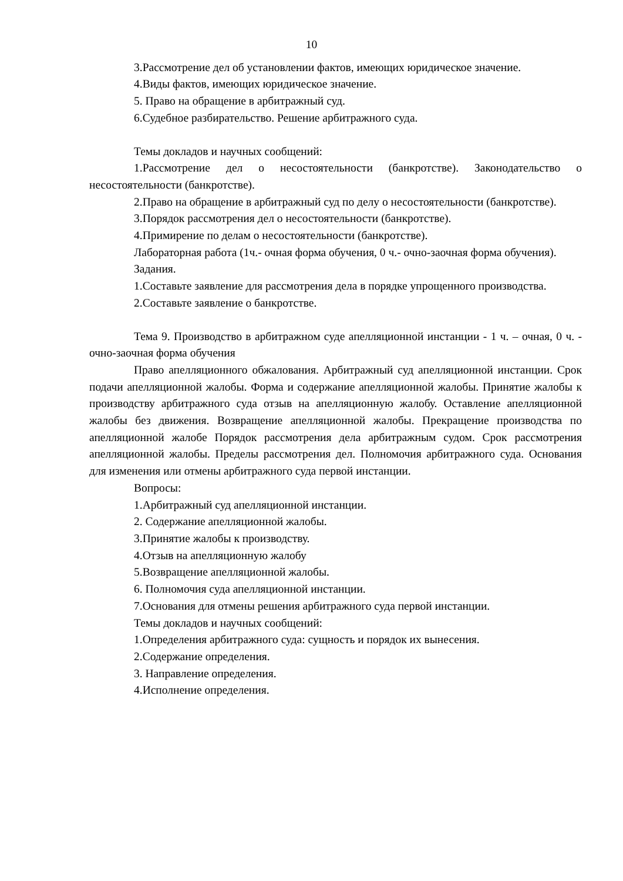10
3.Рассмотрение дел об установлении фактов, имеющих юридическое значение.
4.Виды фактов, имеющих юридическое значение.
5. Право на обращение в арбитражный суд.
6.Судебное разбирательство. Решение арбитражного суда.
Темы докладов и научных сообщений:
1.Рассмотрение дел о несостоятельности (банкротстве). Законодательство о несостоятельности (банкротстве).
2.Право на обращение в арбитражный суд по делу о несостоятельности (банкротстве).
3.Порядок рассмотрения дел о несостоятельности (банкротстве).
4.Примирение по делам о несостоятельности (банкротстве).
Лабораторная работа (1ч.- очная форма обучения, 0 ч.- очно-заочная форма обучения).
Задания.
1.Составьте заявление для рассмотрения дела в порядке упрощенного производства.
2.Составьте заявление о банкротстве.
Тема 9. Производство в арбитражном суде апелляционной инстанции - 1 ч. – очная, 0 ч. - очно-заочная форма обучения
Право апелляционного обжалования. Арбитражный суд апелляционной инстанции. Срок подачи апелляционной жалобы. Форма и содержание апелляционной жалобы. Принятие жалобы к производству арбитражного суда отзыв на апелляционную жалобу. Оставление апелляционной жалобы без движения. Возвращение апелляционной жалобы. Прекращение производства по апелляционной жалобе Порядок рассмотрения дела арбитражным судом. Срок рассмотрения апелляционной жалобы. Пределы рассмотрения дел. Полномочия арбитражного суда. Основания для изменения или отмены арбитражного суда первой инстанции.
Вопросы:
1.Арбитражный суд апелляционной инстанции.
2. Содержание апелляционной жалобы.
3.Принятие жалобы к производству.
4.Отзыв на апелляционную жалобу
5.Возвращение апелляционной жалобы.
6. Полномочия суда апелляционной инстанции.
7.Основания для отмены решения арбитражного суда первой инстанции.
Темы докладов и научных сообщений:
1.Определения арбитражного суда: сущность и порядок их вынесения.
2.Содержание определения.
3. Направление определения.
4.Исполнение определения.